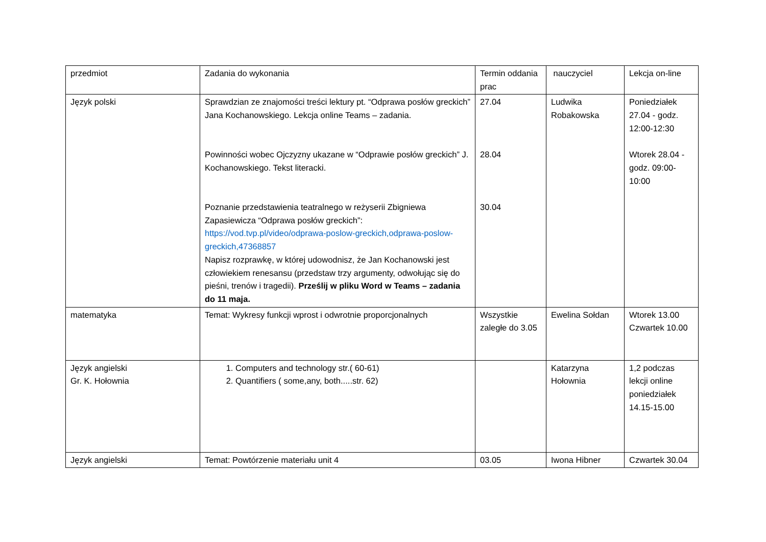| przedmiot | Zadania do wykonania | Termin oddania prac | nauczyciel | Lekcja on-line |
| Język polski | Sprawdzian ze znajomości treści lektury pt. “Odprawa posłów greckich” Jana Kochanowskiego. Lekcja online Teams – zadania. Powinności wobec Ojczyzny ukazane w “Odprawie posłów greckich” J. Kochanowskiego. Tekst literacki. Poznanie przedstawienia teatralnego w reżyserii Zbigniewa Zapasiewicza “Odprawa posłów greckich”: https://vod.tvp.pl/video/odprawa-poslow-greckich,odprawa-poslow-greckich,47368857 Napisz rozprawkę, w której udowodnisz, że Jan Kochanowski jest człowiekiem renesansu (przedstaw trzy argumenty, odwołując się do pieśni, trenów i tragedii). Prześlij w pliku Word w Teams – zadania do 11 maja. | 27.04 28.04 30.04 | Ludwika Robakowska | Poniedziałek 27.04 - godz. 12:00-12:30 Wtorek 28.04 - godz. 09:00-10:00 |
| matematyka | Temat: Wykresy funkcji wprost i odwrotnie proporcjonalnych | Wszystkie zaległe do 3.05 | Ewelina Sołdan | Wtorek 13.00 Czwartek 10.00 |
| Język angielski Gr. K. Hołownia | 1. Computers and technology str.( 60-61) 2. Quantifiers ( some,any, both.....str. 62) | | Katarzyna Hołownia | 1,2 podczas lekcji online poniedziałek 14.15-15.00 |
| Język angielski | Temat: Powtórzenie materiału unit 4 | 03.05 | Iwona Hibner | Czwartek 30.04 |